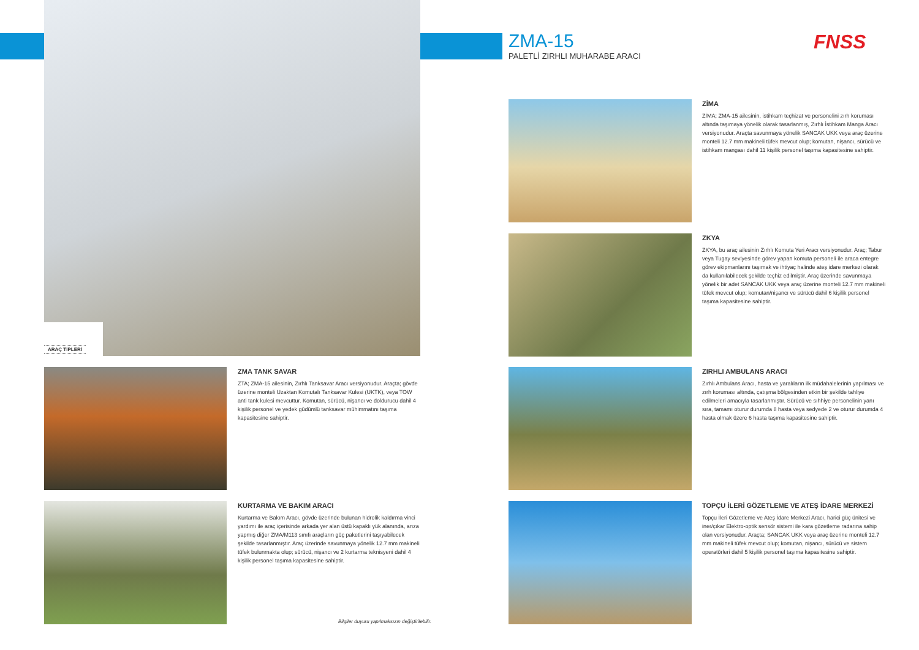ARAÇ TİPLERİ
ZMA-15
PALETLİ ZIRHLI MUHARABE ARACI
FNSS
ZİMA
ZİMA; ZMA-15 ailesinin, istihkam teçhizat ve personelini zırh koruması altında taşımaya yönelik olarak tasarlanmış, Zırhlı İstihkam Manga Aracı versiyonudur. Araçta savunmaya yönelik SANCAK UKK veya araç üzerine monteli 12.7 mm makineli tüfek mevcut olup; komutan, nişancı, sürücü ve istihkam mangası dahil 11 kişilik personel taşıma kapasitesine sahiptir.
ZKYA
ZKYA, bu araç ailesinin Zırhlı Komuta Yeri Aracı versiyonudur. Araç; Tabur veya Tugay seviyesinde görev yapan komuta personeli ile araca entegre görev ekipmanlarını taşımak ve ihtiyaç halinde ateş idare merkezi olarak da kullanılabilecek şekilde teçhiz edilmiştir. Araç üzerinde savunmaya yönelik bir adet SANCAK UKK veya araç üzerine monteli 12.7 mm makineli tüfek mevcut olup; komutan/nişancı ve sürücü dahil 6 kişilik personel taşıma kapasitesine sahiptir.
ZMA TANK SAVAR
ZTA; ZMA-15 ailesinin, Zırhlı Tanksavar Aracı versiyonudur. Araçta; gövde üzerine monteli Uzaktan Komutalı Tanksavar Kulesi (UKTK), veya TOW anti tank kulesi mevcuttur. Komutan, sürücü, nişancı ve doldurucu dahil 4 kişilik personel ve yedek güdümlü tanksavar mühimmatını taşıma kapasitesine sahiptir.
ZIRHLI AMBULANS ARACI
Zırhlı Ambulans Aracı, hasta ve yaralıların ilk müdahalelerinin yapılması ve zırh koruması altında, çatışma bölgesinden etkin bir şekilde tahliye edilmeleri amacıyla tasarlanmıştır. Sürücü ve sıhhiye personelinin yanı sıra, tamamı oturur durumda 8 hasta veya sedyede 2 ve oturur durumda 4 hasta olmak üzere 6 hasta taşıma kapasitesine sahiptir.
KURTARMA VE BAKIM ARACI
Kurtarma ve Bakım Aracı, gövde üzerinde bulunan hidrolik kaldırma vinci yardımı ile araç içerisinde arkada yer alan üstü kapaklı yük alanında, arıza yapmış diğer ZMA/M113 sınıfı araçların güç paketlerini taşıyabilecek şekilde tasarlanmıştır. Araç üzerinde savunmaya yönelik 12.7 mm makineli tüfek bulunmakta olup; sürücü, nişancı ve 2 kurtarma teknisyeni dahil 4 kişilik personel taşıma kapasitesine sahiptir.
TOPÇU İLERİ GÖZETLEME VE ATEŞ İDARE MERKEZİ
Topçu İleri Gözetleme ve Ateş İdare Merkezi Aracı, harici güç ünitesi ve iner/çıkar Elektro-optik sensör sistemi ile kara gözetleme radarına sahip olan versiyonudur. Araçta; SANCAK UKK veya araç üzerine monteli 12.7 mm makineli tüfek mevcut olup; komutan, nişancı, sürücü ve sistem operatörleri dahil 5 kişilik personel taşıma kapasitesine sahiptir.
Bilgiler duyuru yapılmaksızın değiştirilebilir.